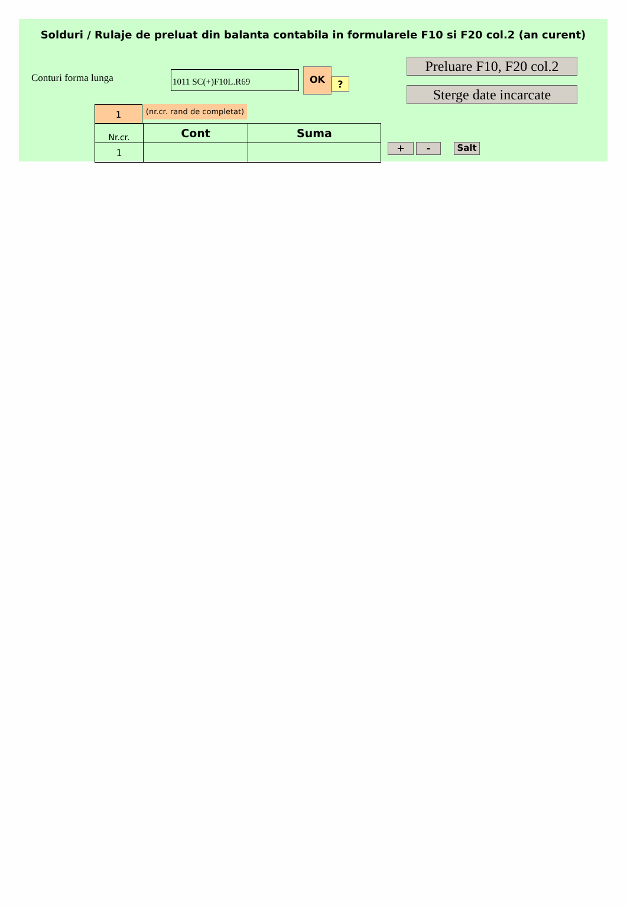Solduri / Rulaje de preluat din balanta contabila in formularele F10 si F20 col.2 (an curent)
Conturi forma lunga 1011 SC(+)F10L.R69 OK
?
Preluare F10, F20 col.2
Sterge date incarcate
1
(nr.cr. rand de completat)
| Nr.cr. | Cont | Suma |
| 1 | | |
+ - Salt